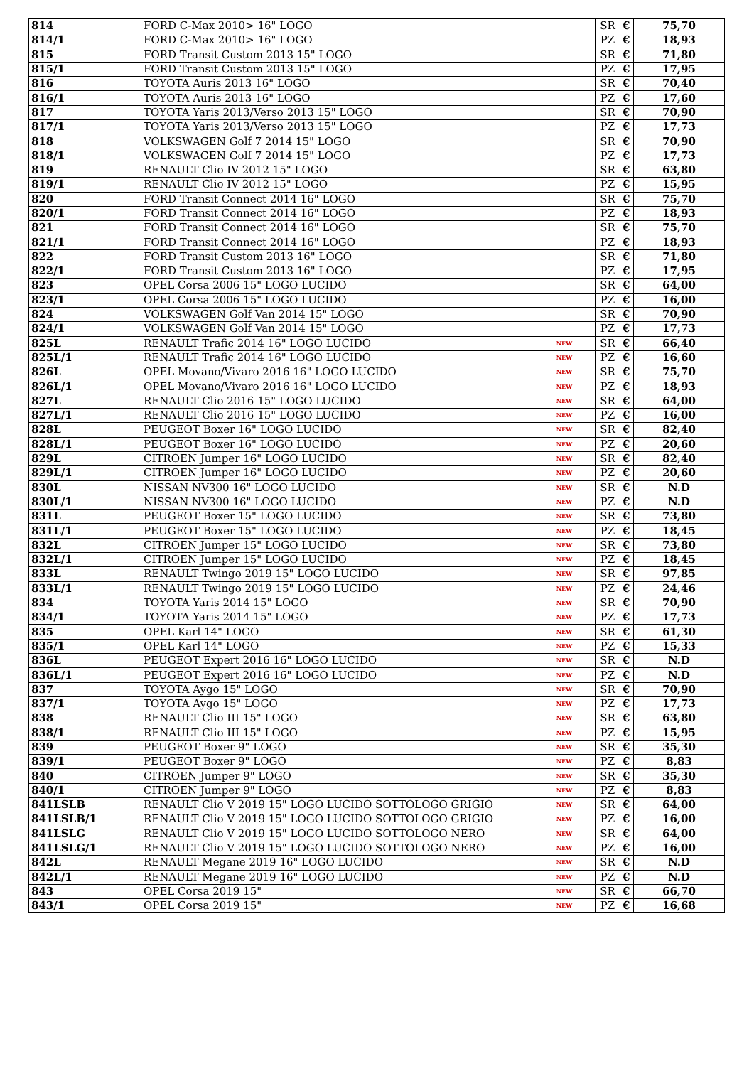| 814 | FORD C-Max 2010> 16" LOGO | | SR | € | 75,70 |
| 814/1 | FORD C-Max 2010> 16" LOGO | | PZ | € | 18,93 |
| 815 | FORD Transit Custom 2013 15" LOGO | | SR | € | 71,80 |
| 815/1 | FORD Transit Custom 2013 15" LOGO | | PZ | € | 17,95 |
| 816 | TOYOTA Auris 2013 16" LOGO | | SR | € | 70,40 |
| 816/1 | TOYOTA Auris 2013 16" LOGO | | PZ | € | 17,60 |
| 817 | TOYOTA Yaris 2013/Verso 2013 15" LOGO | | SR | € | 70,90 |
| 817/1 | TOYOTA Yaris 2013/Verso 2013 15" LOGO | | PZ | € | 17,73 |
| 818 | VOLKSWAGEN Golf 7 2014 15" LOGO | | SR | € | 70,90 |
| 818/1 | VOLKSWAGEN Golf 7 2014 15" LOGO | | PZ | € | 17,73 |
| 819 | RENAULT Clio IV 2012 15" LOGO | | SR | € | 63,80 |
| 819/1 | RENAULT Clio IV 2012 15" LOGO | | PZ | € | 15,95 |
| 820 | FORD Transit Connect 2014 16" LOGO | | SR | € | 75,70 |
| 820/1 | FORD Transit Connect 2014 16" LOGO | | PZ | € | 18,93 |
| 821 | FORD Transit Connect 2014 16" LOGO | | SR | € | 75,70 |
| 821/1 | FORD Transit Connect 2014 16" LOGO | | PZ | € | 18,93 |
| 822 | FORD Transit Custom 2013 16" LOGO | | SR | € | 71,80 |
| 822/1 | FORD Transit Custom 2013 16" LOGO | | PZ | € | 17,95 |
| 823 | OPEL Corsa 2006 15" LOGO LUCIDO | | SR | € | 64,00 |
| 823/1 | OPEL Corsa 2006 15" LOGO LUCIDO | | PZ | € | 16,00 |
| 824 | VOLKSWAGEN Golf Van 2014 15" LOGO | | SR | € | 70,90 |
| 824/1 | VOLKSWAGEN Golf Van 2014 15" LOGO | | PZ | € | 17,73 |
| 825L | RENAULT Trafic 2014 16" LOGO LUCIDO | NEW | SR | € | 66,40 |
| 825L/1 | RENAULT Trafic 2014 16" LOGO LUCIDO | NEW | PZ | € | 16,60 |
| 826L | OPEL Movano/Vivaro 2016 16" LOGO LUCIDO | NEW | SR | € | 75,70 |
| 826L/1 | OPEL Movano/Vivaro 2016 16" LOGO LUCIDO | NEW | PZ | € | 18,93 |
| 827L | RENAULT Clio 2016 15" LOGO LUCIDO | NEW | SR | € | 64,00 |
| 827L/1 | RENAULT Clio 2016 15" LOGO LUCIDO | NEW | PZ | € | 16,00 |
| 828L | PEUGEOT Boxer 16" LOGO LUCIDO | NEW | SR | € | 82,40 |
| 828L/1 | PEUGEOT Boxer 16" LOGO LUCIDO | NEW | PZ | € | 20,60 |
| 829L | CITROEN Jumper 16" LOGO LUCIDO | NEW | SR | € | 82,40 |
| 829L/1 | CITROEN Jumper 16" LOGO LUCIDO | NEW | PZ | € | 20,60 |
| 830L | NISSAN NV300 16" LOGO LUCIDO | NEW | SR | € | N.D |
| 830L/1 | NISSAN NV300 16" LOGO LUCIDO | NEW | PZ | € | N.D |
| 831L | PEUGEOT Boxer 15" LOGO LUCIDO | NEW | SR | € | 73,80 |
| 831L/1 | PEUGEOT Boxer 15" LOGO LUCIDO | NEW | PZ | € | 18,45 |
| 832L | CITROEN Jumper 15" LOGO LUCIDO | NEW | SR | € | 73,80 |
| 832L/1 | CITROEN Jumper 15" LOGO LUCIDO | NEW | PZ | € | 18,45 |
| 833L | RENAULT Twingo 2019 15" LOGO LUCIDO | NEW | SR | € | 97,85 |
| 833L/1 | RENAULT Twingo 2019 15" LOGO LUCIDO | NEW | PZ | € | 24,46 |
| 834 | TOYOTA Yaris 2014 15" LOGO | NEW | SR | € | 70,90 |
| 834/1 | TOYOTA Yaris 2014 15" LOGO | NEW | PZ | € | 17,73 |
| 835 | OPEL Karl 14" LOGO | NEW | SR | € | 61,30 |
| 835/1 | OPEL Karl 14" LOGO | NEW | PZ | € | 15,33 |
| 836L | PEUGEOT Expert 2016 16" LOGO LUCIDO | NEW | SR | € | N.D |
| 836L/1 | PEUGEOT Expert 2016 16" LOGO LUCIDO | NEW | PZ | € | N.D |
| 837 | TOYOTA Aygo 15" LOGO | NEW | SR | € | 70,90 |
| 837/1 | TOYOTA Aygo 15" LOGO | NEW | PZ | € | 17,73 |
| 838 | RENAULT Clio III 15" LOGO | NEW | SR | € | 63,80 |
| 838/1 | RENAULT Clio III 15" LOGO | NEW | PZ | € | 15,95 |
| 839 | PEUGEOT Boxer 9" LOGO | NEW | SR | € | 35,30 |
| 839/1 | PEUGEOT Boxer 9" LOGO | NEW | PZ | € | 8,83 |
| 840 | CITROEN Jumper 9" LOGO | NEW | SR | € | 35,30 |
| 840/1 | CITROEN Jumper 9" LOGO | NEW | PZ | € | 8,83 |
| 841LSLB | RENAULT Clio V 2019 15" LOGO LUCIDO SOTTOLOGO GRIGIO | NEW | SR | € | 64,00 |
| 841LSLB/1 | RENAULT Clio V 2019 15" LOGO LUCIDO SOTTOLOGO GRIGIO | NEW | PZ | € | 16,00 |
| 841LSLG | RENAULT Clio V 2019 15" LOGO LUCIDO SOTTOLOGO NERO | NEW | SR | € | 64,00 |
| 841LSLG/1 | RENAULT Clio V 2019 15" LOGO LUCIDO SOTTOLOGO NERO | NEW | PZ | € | 16,00 |
| 842L | RENAULT Megane 2019 16" LOGO LUCIDO | NEW | SR | € | N.D |
| 842L/1 | RENAULT Megane 2019 16" LOGO LUCIDO | NEW | PZ | € | N.D |
| 843 | OPEL Corsa 2019 15" | NEW | SR | € | 66,70 |
| 843/1 | OPEL Corsa 2019 15" | NEW | PZ | € | 16,68 |